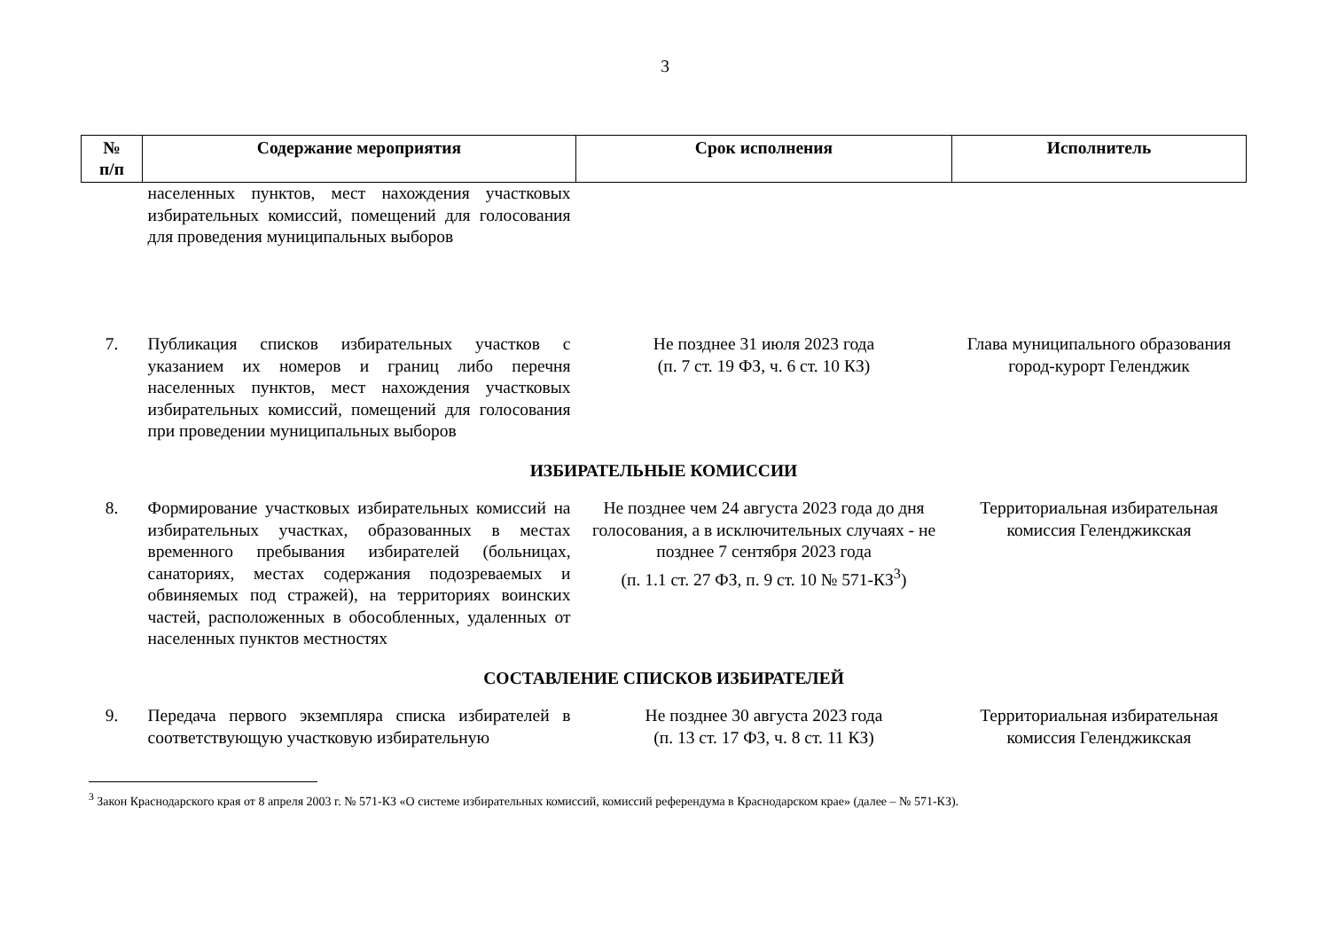3
| № п/п | Содержание мероприятия | Срок исполнения | Исполнитель |
| --- | --- | --- | --- |
| | населенных пунктов, мест нахождения участковых избирательных комиссий, помещений для голосования для проведения муниципальных выборов | | |
| 7. | Публикация списков избирательных участков с указанием их номеров и границ либо перечня населенных пунктов, мест нахождения участковых избирательных комиссий, помещений для голосования при проведении муниципальных выборов | Не позднее 31 июля 2023 года (п. 7 ст. 19 ФЗ, ч. 6 ст. 10 КЗ) | Глава муниципального образования город-курорт Геленджик |
| ИЗБИРАТЕЛЬНЫЕ КОМИССИИ | | | |
| 8. | Формирование участковых избирательных комиссий на избирательных участках, образованных в местах временного пребывания избирателей (больницах, санаториях, местах содержания подозреваемых и обвиняемых под стражей), на территориях воинских частей, расположенных в обособленных, удаленных от населенных пунктов местностях | Не позднее чем 24 августа 2023 года до дня голосования, а в исключительных случаях - не позднее 7 сентября 2023 года (п. 1.1 ст. 27 ФЗ, п. 9 ст. 10 № 571-КЗ<sup>3</sup>) | Территориальная избирательная комиссия Геленджикская |
| СОСТАВЛЕНИЕ СПИСКОВ ИЗБИРАТЕЛЕЙ | | | |
| 9. | Передача первого экземпляра списка избирателей в соответствующую участковую избирательную | Не позднее 30 августа 2023 года (п. 13 ст. 17 ФЗ, ч. 8 ст. 11 КЗ) | Территориальная избирательная комиссия Геленджикская |
<sup>3</sup> Закон Краснодарского края от 8 апреля 2003 г. № 571-КЗ «О системе избирательных комиссий, комиссий референдума в Краснодарском крае» (далее – № 571-КЗ).